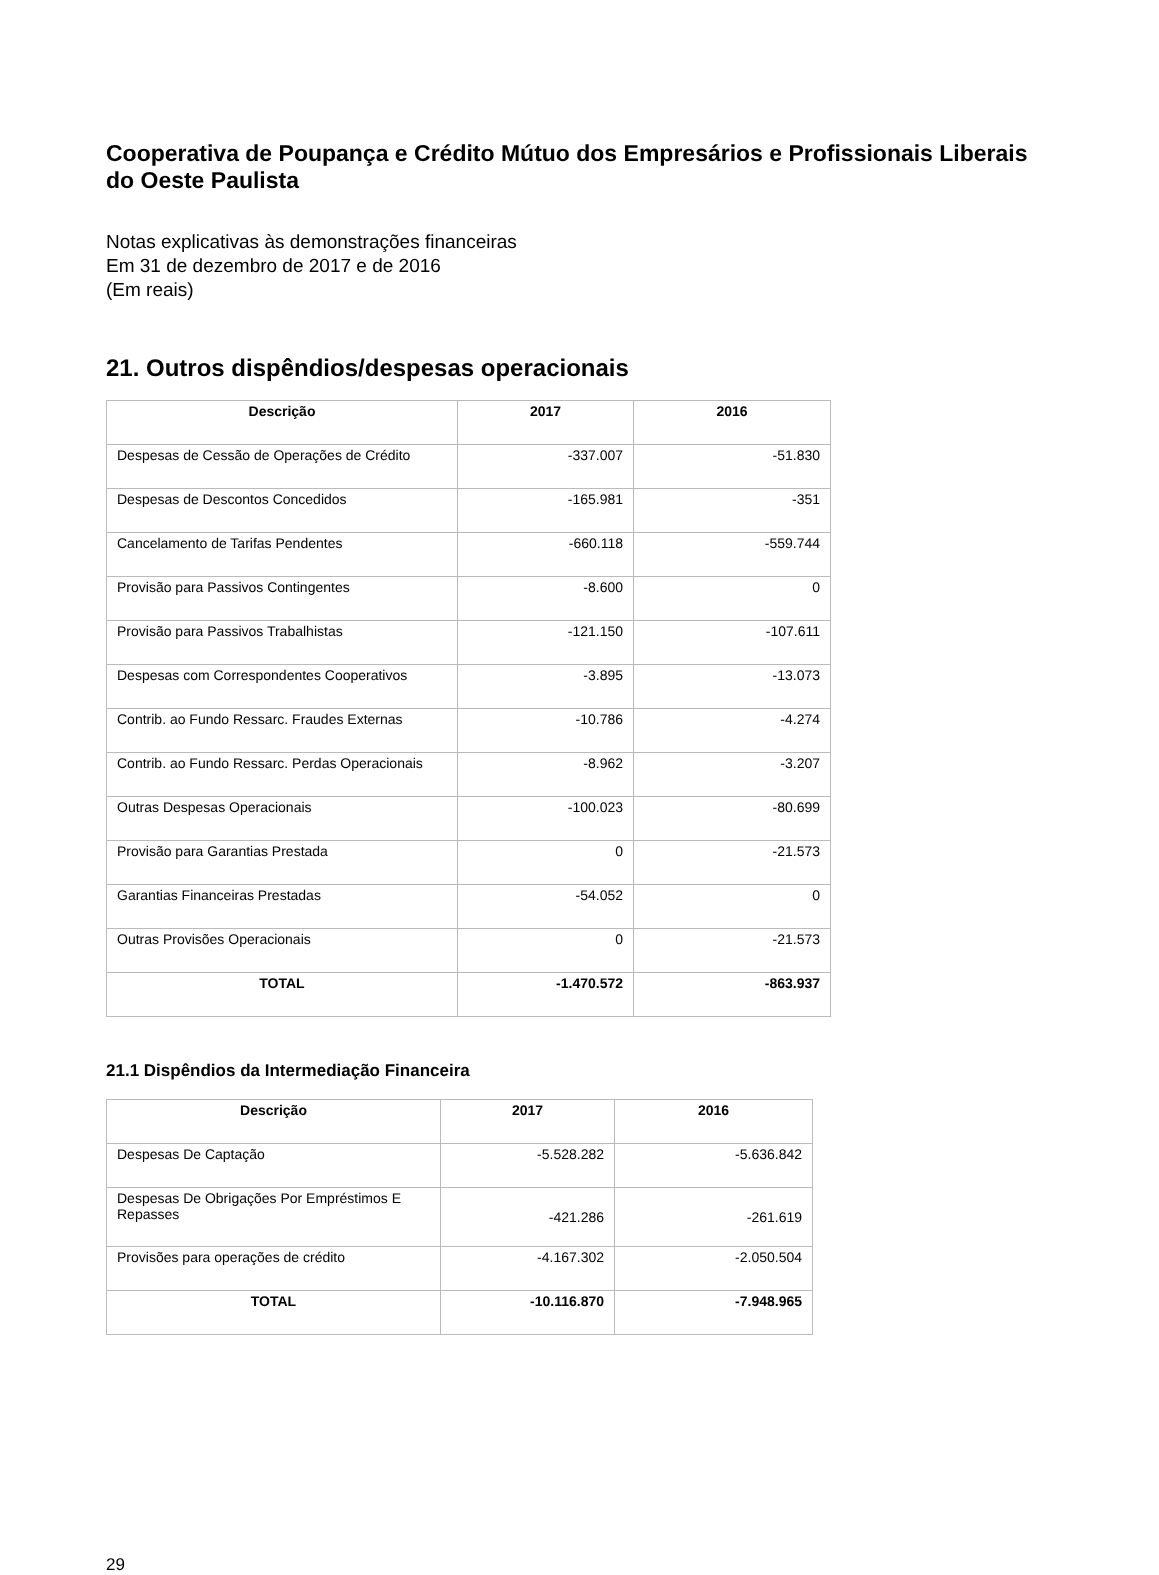Cooperativa de Poupança e Crédito Mútuo dos Empresários e Profissionais Liberais do Oeste Paulista
Notas explicativas às demonstrações financeiras
Em 31 de dezembro de 2017 e de 2016
(Em reais)
21. Outros dispêndios/despesas operacionais
| Descrição | 2017 | 2016 |
| --- | --- | --- |
| Despesas de Cessão de Operações de Crédito | -337.007 | -51.830 |
| Despesas de Descontos Concedidos | -165.981 | -351 |
| Cancelamento de Tarifas Pendentes | -660.118 | -559.744 |
| Provisão para Passivos Contingentes | -8.600 | 0 |
| Provisão para Passivos Trabalhistas | -121.150 | -107.611 |
| Despesas com Correspondentes Cooperativos | -3.895 | -13.073 |
| Contrib. ao Fundo Ressarc. Fraudes Externas | -10.786 | -4.274 |
| Contrib. ao Fundo Ressarc. Perdas Operacionais | -8.962 | -3.207 |
| Outras Despesas Operacionais | -100.023 | -80.699 |
| Provisão para Garantias Prestada | 0 | -21.573 |
| Garantias Financeiras Prestadas | -54.052 | 0 |
| Outras Provisões Operacionais | 0 | -21.573 |
| TOTAL | -1.470.572 | -863.937 |
21.1 Dispêndios da Intermediação Financeira
| Descrição | 2017 | 2016 |
| --- | --- | --- |
| Despesas De Captação | -5.528.282 | -5.636.842 |
| Despesas De Obrigações Por Empréstimos E Repasses | -421.286 | -261.619 |
| Provisões para operações de crédito | -4.167.302 | -2.050.504 |
| TOTAL | -10.116.870 | -7.948.965 |
29